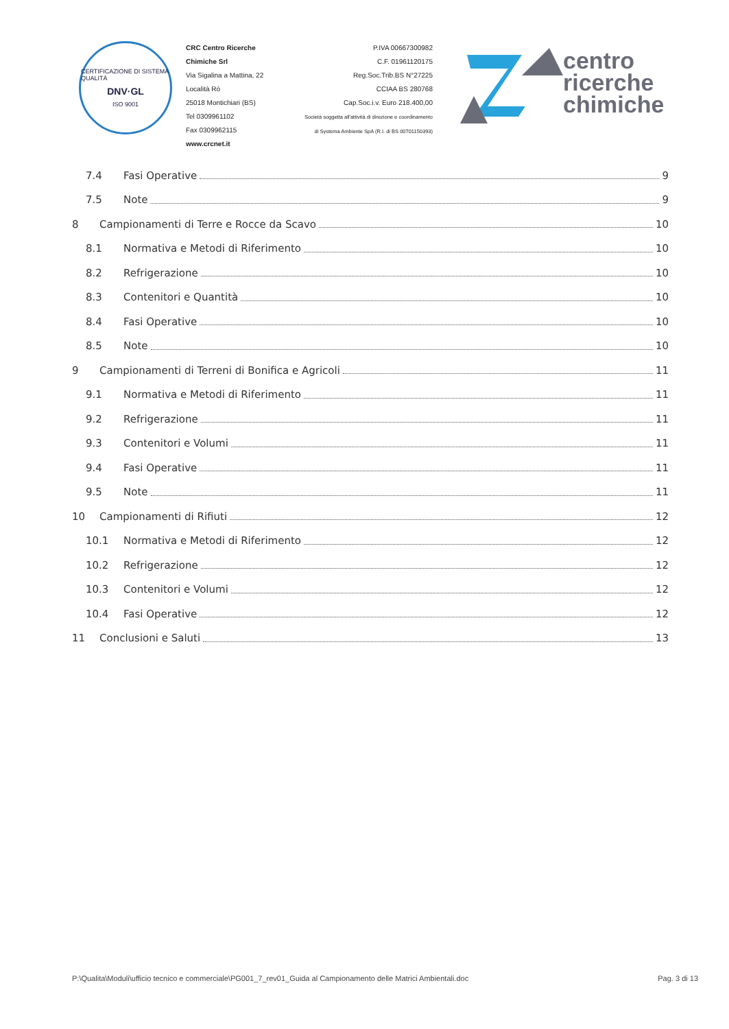CERTIFICAZIONE DI SISTEMA QUALITÀ
DNV·GL
ISO 9001
CRC Centro Ricerche Chimiche Srl
Via Sigalina a Mattina, 22
Località Rò
25018 Montichiari (BS)
Tel 0309961102
Fax 0309962115
www.crcnet.it
P.IVA 00667300982
C.F. 01961120175
Reg.Soc.Trib.BS N°27225
CCIAA BS 280768
Cap.Soc.i.v. Euro 218.400,00
Società soggetta all'attività di direzione e coordinamento
di Systema Ambiente SpA (R.I. di BS 00701150393)
centro
ricerche
chimiche
7.4 Fasi Operative 9
7.5 Note 9
8 Campionamenti di Terre e Rocce da Scavo 10
8.1 Normativa e Metodi di Riferimento 10
8.2 Refrigerazione 10
8.3 Contenitori e Quantità 10
8.4 Fasi Operative 10
8.5 Note 10
9 Campionamenti di Terreni di Bonifica e Agricoli 11
9.1 Normativa e Metodi di Riferimento 11
9.2 Refrigerazione 11
9.3 Contenitori e Volumi 11
9.4 Fasi Operative 11
9.5 Note 11
10 Campionamenti di Rifiuti 12
10.1 Normativa e Metodi di Riferimento 12
10.2 Refrigerazione 12
10.3 Contenitori e Volumi 12
10.4 Fasi Operative 12
11 Conclusioni e Saluti 13
P:\Qualita\Moduli\ufficio tecnico e commerciale\PG001_7_rev01_Guida al Campionamento delle Matrici Ambientali.doc Pag. 3 di 13